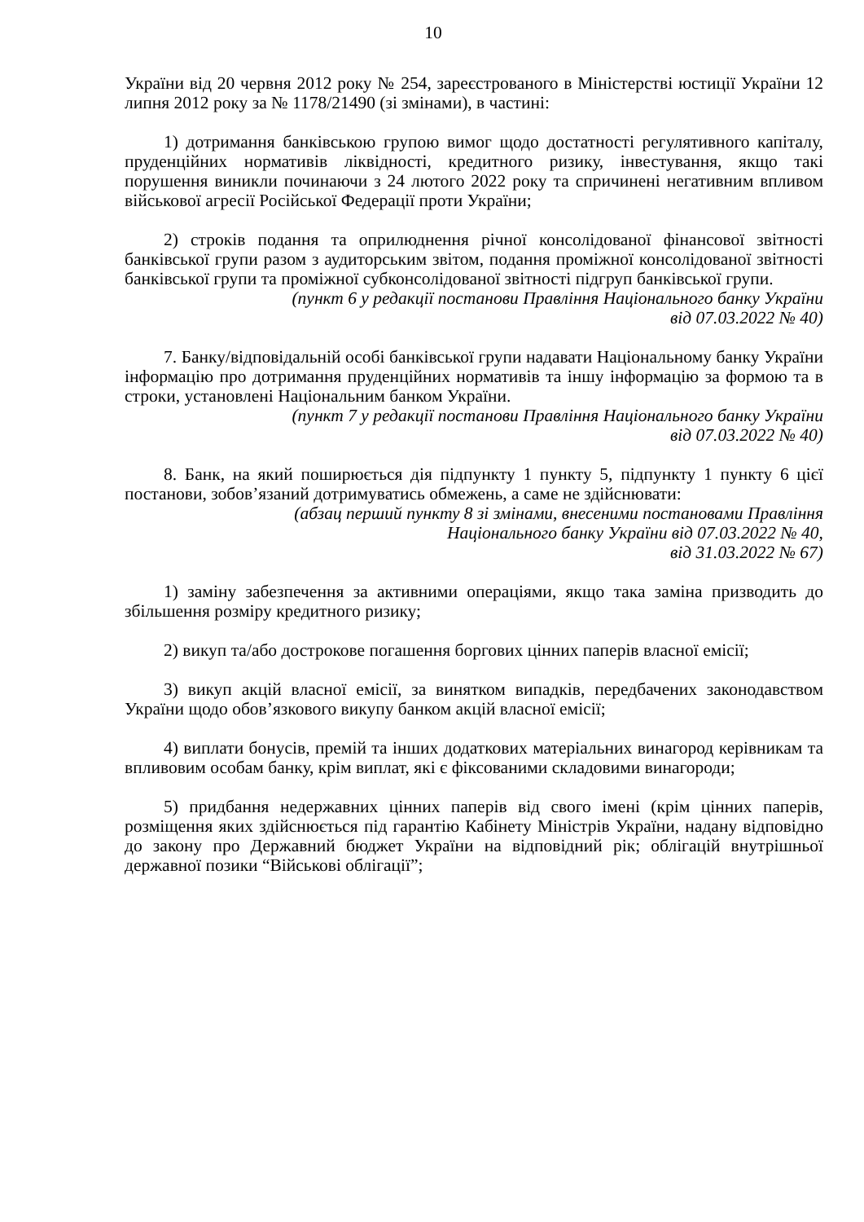10
України від 20 червня 2012 року № 254, зареєстрованого в Міністерстві юстиції України 12 липня 2012 року за № 1178/21490 (зі змінами), в частині:
1) дотримання банківською групою вимог щодо достатності регулятивного капіталу, пруденційних нормативів ліквідності, кредитного ризику, інвестування, якщо такі порушення виникли починаючи з 24 лютого 2022 року та спричинені негативним впливом військової агресії Російської Федерації проти України;
2) строків подання та оприлюднення річної консолідованої фінансової звітності банківської групи разом з аудиторським звітом, подання проміжної консолідованої звітності банківської групи та проміжної субконсолідованої звітності підгруп банківської групи.
(пункт 6 у редакції постанови Правління Національного банку України
від 07.03.2022 № 40)
7. Банку/відповідальній особі банківської групи надавати Національному банку України інформацію про дотримання пруденційних нормативів та іншу інформацію за формою та в строки, установлені Національним банком України.
(пункт 7 у редакції постанови Правління Національного банку України
від 07.03.2022 № 40)
8. Банк, на який поширюється дія підпункту 1 пункту 5, підпункту 1 пункту 6 цієї постанови, зобов’язаний дотримуватись обмежень, а саме не здійснювати:
(абзац перший пункту 8 зі змінами, внесеними постановами Правління
Національного банку України від 07.03.2022 № 40,
від 31.03.2022 № 67)
1) заміну забезпечення за активними операціями, якщо така заміна призводить до збільшення розміру кредитного ризику;
2) викуп та/або дострокове погашення боргових цінних паперів власної емісії;
3) викуп акцій власної емісії, за винятком випадків, передбачених законодавством України щодо обов’язкового викупу банком акцій власної емісії;
4) виплати бонусів, премій та інших додаткових матеріальних винагород керівникам та впливовим особам банку, крім виплат, які є фіксованими складовими винагороди;
5) придбання недержавних цінних паперів від свого імені (крім цінних паперів, розміщення яких здійснюється під гарантію Кабінету Міністрів України, надану відповідно до закону про Державний бюджет України на відповідний рік; облігацій внутрішньої державної позики “Військові облігації”;